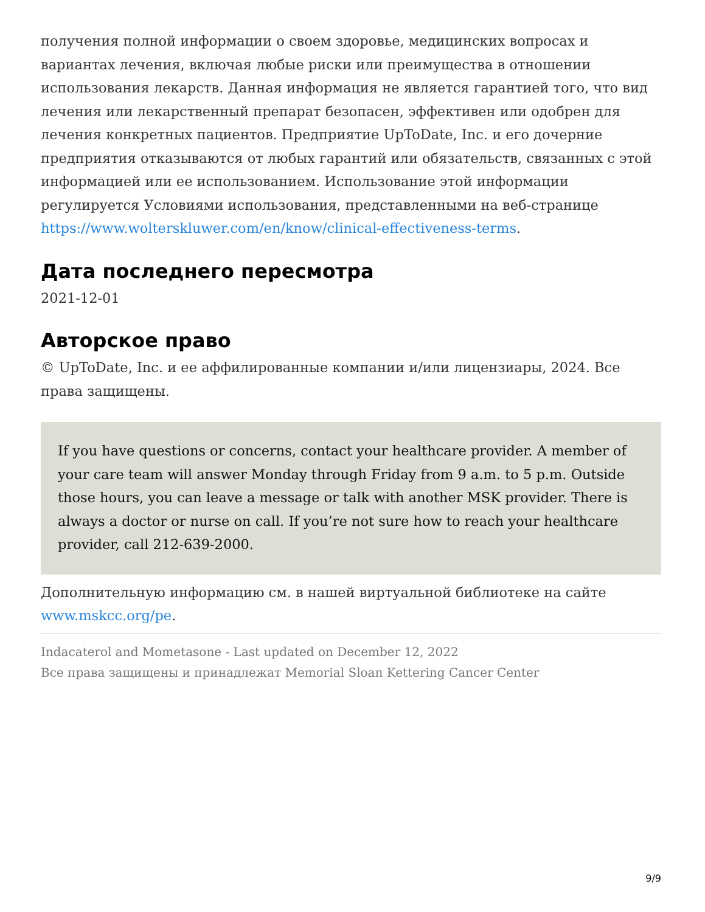получения полной информации о своем здоровье, медицинских вопросах и вариантах лечения, включая любые риски или преимущества в отношении использования лекарств. Данная информация не является гарантией того, что вид лечения или лекарственный препарат безопасен, эффективен или одобрен для лечения конкретных пациентов. Предприятие UpToDate, Inc. и его дочерние предприятия отказываются от любых гарантий или обязательств, связанных с этой информацией или ее использованием. Использование этой информации регулируется Условиями использования, представленными на веб-странице https://www.wolterskluwer.com/en/know/clinical-effectiveness-terms.
Дата последнего пересмотра
2021-12-01
Авторское право
© UpToDate, Inc. и ее аффилированные компании и/или лицензиары, 2024. Все права защищены.
If you have questions or concerns, contact your healthcare provider. A member of your care team will answer Monday through Friday from 9 a.m. to 5 p.m. Outside those hours, you can leave a message or talk with another MSK provider. There is always a doctor or nurse on call. If you’re not sure how to reach your healthcare provider, call 212-639-2000.
Дополнительную информацию см. в нашей виртуальной библиотеке на сайте www.mskcc.org/pe.
Indacaterol and Mometasone - Last updated on December 12, 2022
Все права защищены и принадлежат Memorial Sloan Kettering Cancer Center
9/9